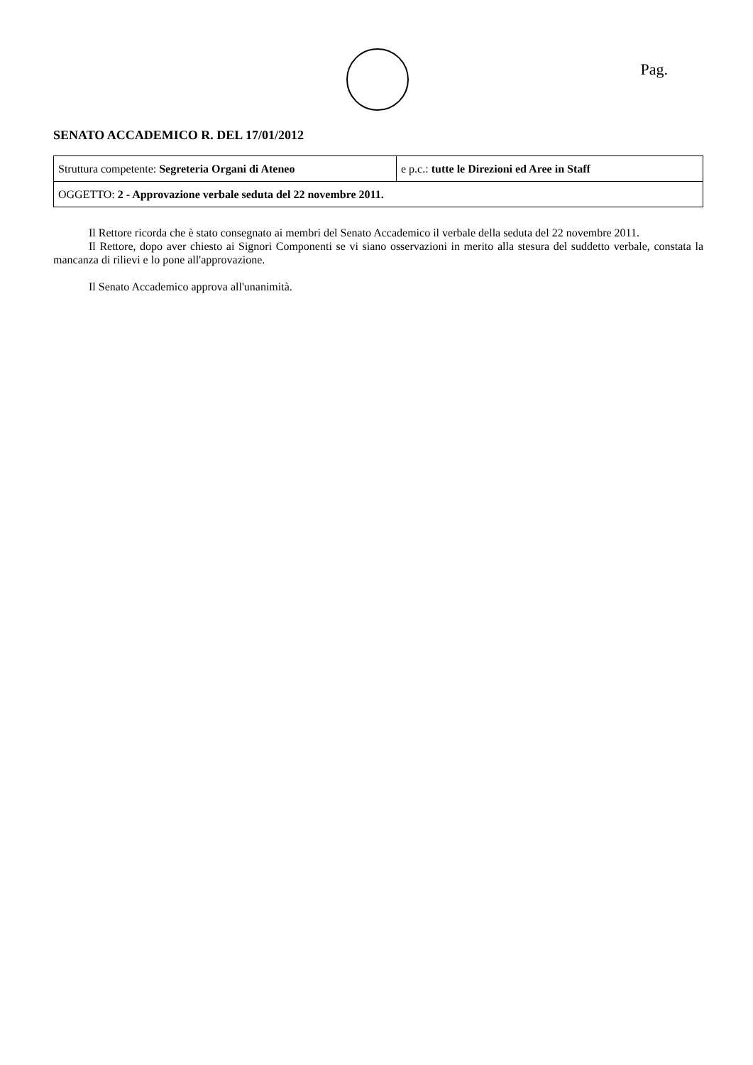Pag.
SENATO ACCADEMICO R. DEL 17/01/2012
| Struttura competente: Segreteria Organi di Ateneo | e p.c.: tutte le Direzioni ed Aree in Staff |
| OGGETTO: 2 - Approvazione verbale seduta del 22 novembre 2011. | |
Il Rettore ricorda che è stato consegnato ai membri del Senato Accademico il verbale della seduta del 22 novembre 2011.
Il Rettore, dopo aver chiesto ai Signori Componenti se vi siano osservazioni in merito alla stesura del suddetto verbale, constata la mancanza di rilievi e lo pone all'approvazione.
Il Senato Accademico approva all'unanimità.